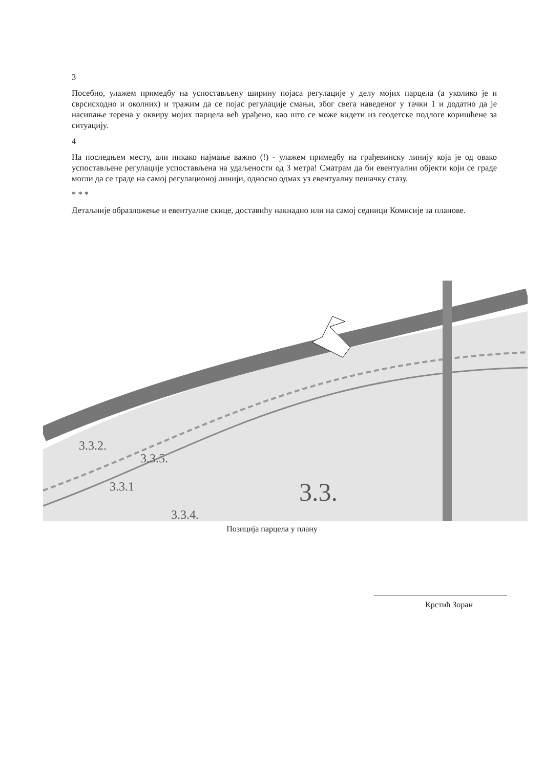3
Посебно, улажем примедбу на успостављену ширину појаса регулације у делу мојих парцела (а уколико је и сврсисходно и околних) и тражим да се појас регулације смањи, због свега наведеног у тачки 1 и додатно да је насипање терена у оквиру мојих парцела већ урађено, као што се може видети из геодетске подлоге коришћене за ситуацију.
4
На последњем месту, али никако најмање важно (!) - улажем примедбу на грађевинску линију која је од овако успостављене регулације успостављена на удаљености од 3 метра! Сматрам да би евентуални објекти који се граде могли да се граде на самој регулационој линији, односно одмах уз евентуалну пешачку стазу.
* * *
Детаљније образложење и евентуалне скице, доставићу накнадно или на самој седници Комисије за планове.
3.3.2.
3.3.5.
3.3.
3.3.1
3.3.4.
Позиција парцела у плану
Крстић Зоран